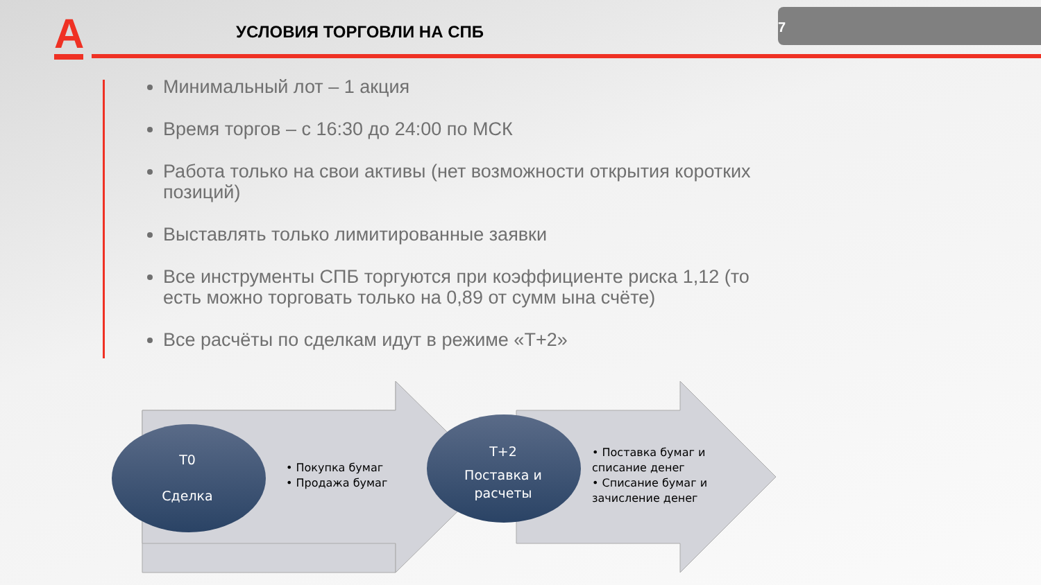А
УСЛОВИЯ ТОРГОВЛИ НА СПБ
7
Минимальный лот – 1 акция
Время торгов – с 16:30 до 24:00 по МСК
Работа только на свои активы (нет возможности открытия коротких позиций)
Выставлять только лимитированные заявки
Все инструменты СПБ торгуются при коэффициенте риска 1,12 (то есть можно торговать только на 0,89 от сумм ына счёте)
Все расчёты по сделкам идут в режиме «Т+2»
Т0
Сделка
Т+2
Поставка и расчеты
• Покупка бумаг
• Продажа бумаг
• Поставка бумаг и списание денег
• Списание бумаг и зачисление денег